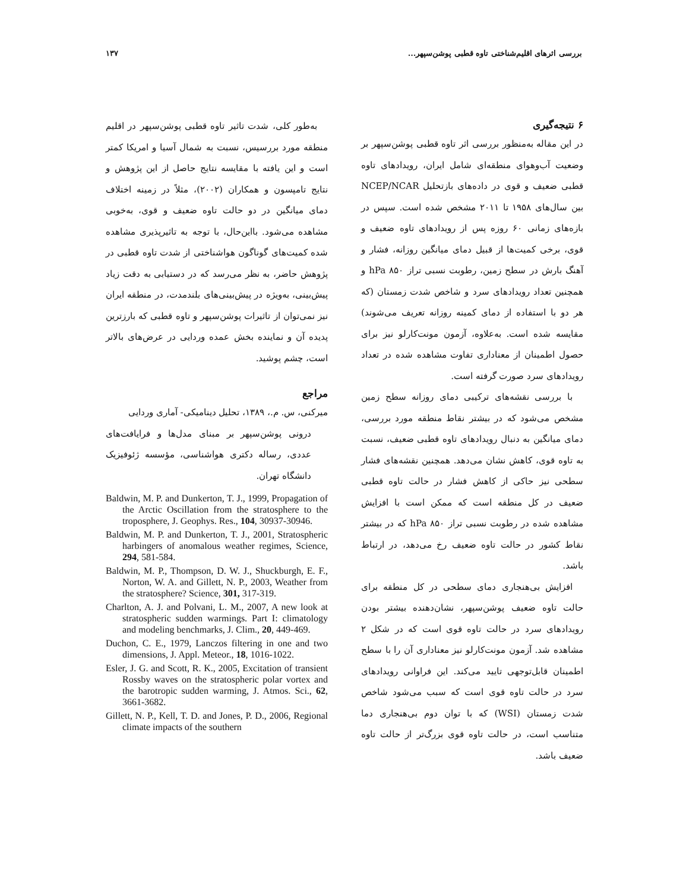بررسی اثرهای اقلیم‌شناختی تاوه قطبی پوشن‌سپهر... ۱۳۷
۶ نتیجه‌گیری
در این مقاله به‌منظور بررسی اثر تاوه قطبی پوشن‌سپهر بر وضعیت آب‌وهوای منطقه‌ای شامل ایران، رویدادهای تاوه قطبی ضعیف و قوی در داده‌های بازتحلیل NCEP/NCAR بین سال‌های ۱۹۵۸ تا ۲۰۱۱ مشخص شده است. سپس در بازه‌های زمانی ۶۰ روزه پس از رویدادهای تاوه ضعیف و قوی، برخی کمیت‌ها از قبیل دمای میانگین روزانه، فشار و آهنگ بارش در سطح زمین، رطوبت نسبی تراز ۸۵۰ hPa و همچنین تعداد رویدادهای سرد و شاخص شدت زمستان (که هر دو با استفاده از دمای کمینه روزانه تعریف می‌شوند) مقایسه شده است. به‌علاوه، آزمون مونت‌کارلو نیز برای حصول اطمینان از معناداری تفاوت مشاهده شده در تعداد رویدادهای سرد صورت گرفته است.
با بررسی نقشه‌های ترکیبی دمای روزانه سطح زمین مشخص می‌شود که در بیشتر نقاط منطقه مورد بررسی، دمای میانگین به دنبال رویدادهای تاوه قطبی ضعیف، نسبت به تاوه قوی، کاهش نشان می‌دهد. همچنین نقشه‌های فشار سطحی نیز حاکی از کاهش فشار در حالت تاوه قطبی ضعیف در کل منطقه است که ممکن است با افزایش مشاهده شده در رطوبت نسبی تراز ۸۵۰ hPa که در بیشتر نقاط کشور در حالت تاوه ضعیف رخ می‌دهد، در ارتباط باشد.
افزایش بی‌هنجاری دمای سطحی در کل منطقه برای حالت تاوه ضعیف پوشن‌سپهر، نشان‌دهنده بیشتر بودن رویدادهای سرد در حالت تاوه قوی است که در شکل ۲ مشاهده شد. آزمون مونت‌کارلو نیز معناداری آن را با سطح اطمینان قابل‌توجهی تایید می‌کند. این فراوانی رویدادهای سرد در حالت تاوه قوی است که سبب می‌شود شاخص شدت زمستان (WSI) که با توان دوم بی‌هنجاری دما متناسب است، در حالت تاوه قوی بزرگ‌تر از حالت تاوه ضعیف باشد.
به‌طور کلی، شدت تاثیر تاوه قطبی پوشن‌سپهر در اقلیم منطقه مورد بررسیس، نسبت به شمال آسیا و امریکا کمتر است و این یافته با مقایسه نتایج حاصل از این پژوهش و نتایج تامپسون و همکاران (۲۰۰۲)، مثلاً در زمینه اختلاف دمای میانگین در دو حالت تاوه ضعیف و قوی، به‌خوبی مشاهده می‌شود. بااین‌حال، با توجه به تاثیرپذیری مشاهده شده کمیت‌های گوناگون هواشناختی از شدت تاوه قطبی در پژوهش حاضر، به نظر می‌رسد که در دستیابی به دقت زیاد پیش‌بینی، به‌ویژه در پیش‌بینی‌های بلندمدت، در منطقه ایران نیز نمی‌توان از تاثیرات پوشن‌سپهر و تاوه قطبی که بارزترین پدیده آن و نماینده بخش عمده وردایی در عرض‌های بالاتر است، چشم پوشید.
مراجع
میرکنی، س. م.، ۱۳۸۹، تحلیل دینامیکی- آماری وردایی
درونی پوشن‌سپهر بر مبنای مدل‌ها و فرایافت‌های عددی، رساله دکتری هواشناسی، مؤسسه ژئوفیزیک دانشگاه تهران.
Baldwin, M. P. and Dunkerton, T. J., 1999, Propagation of the Arctic Oscillation from the stratosphere to the troposphere, J. Geophys. Res., 104, 30937-30946.
Baldwin, M. P. and Dunkerton, T. J., 2001, Stratospheric harbingers of anomalous weather regimes, Science, 294, 581-584.
Baldwin, M. P., Thompson, D. W. J., Shuckburgh, E. F., Norton, W. A. and Gillett, N. P., 2003, Weather from the stratosphere? Science, 301, 317-319.
Charlton, A. J. and Polvani, L. M., 2007, A new look at stratospheric sudden warmings. Part I: climatology and modeling benchmarks, J. Clim., 20, 449-469.
Duchon, C. E., 1979, Lanczos filtering in one and two dimensions, J. Appl. Meteor., 18, 1016-1022.
Esler, J. G. and Scott, R. K., 2005, Excitation of transient Rossby waves on the stratospheric polar vortex and the barotropic sudden warming, J. Atmos. Sci., 62, 3661-3682.
Gillett, N. P., Kell, T. D. and Jones, P. D., 2006, Regional climate impacts of the southern